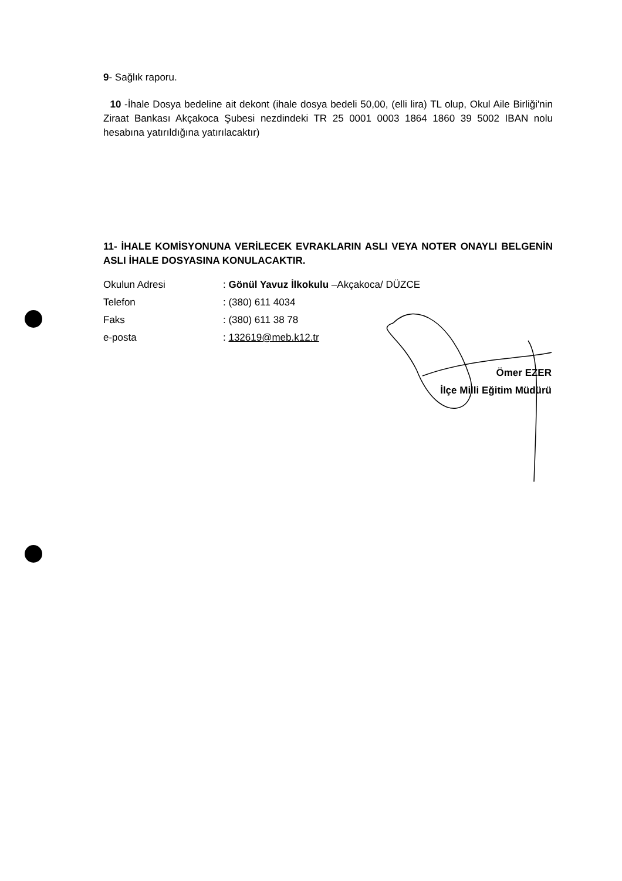9- Sağlık raporu.
10 -İhale Dosya bedeline ait dekont (ihale dosya bedeli 50,00, (elli lira) TL olup, Okul Aile Birliği'nin Ziraat Bankası Akçakoca Şubesi nezdindeki TR 25 0001 0003 1864 1860 39 5002 IBAN nolu hesabına yatırıldığına yatırılacaktır)
11- İHALE KOMİSYONUNA VERİLECEK EVRAKLARIN ASLI VEYA NOTER ONAYLI BELGENİN ASLI İHALE DOSYASINA KONULACAKTIR.
| Okulun Adresi | : Gönül Yavuz İlkokulu –Akçakoca/ DÜZCE |
| Telefon | : (380) 611 4034 |
| Faks | : (380) 611 38 78 |
| e-posta | : 132619@meb.k12.tr |
Ömer EZER
İlçe Milli Eğitim Müdürü